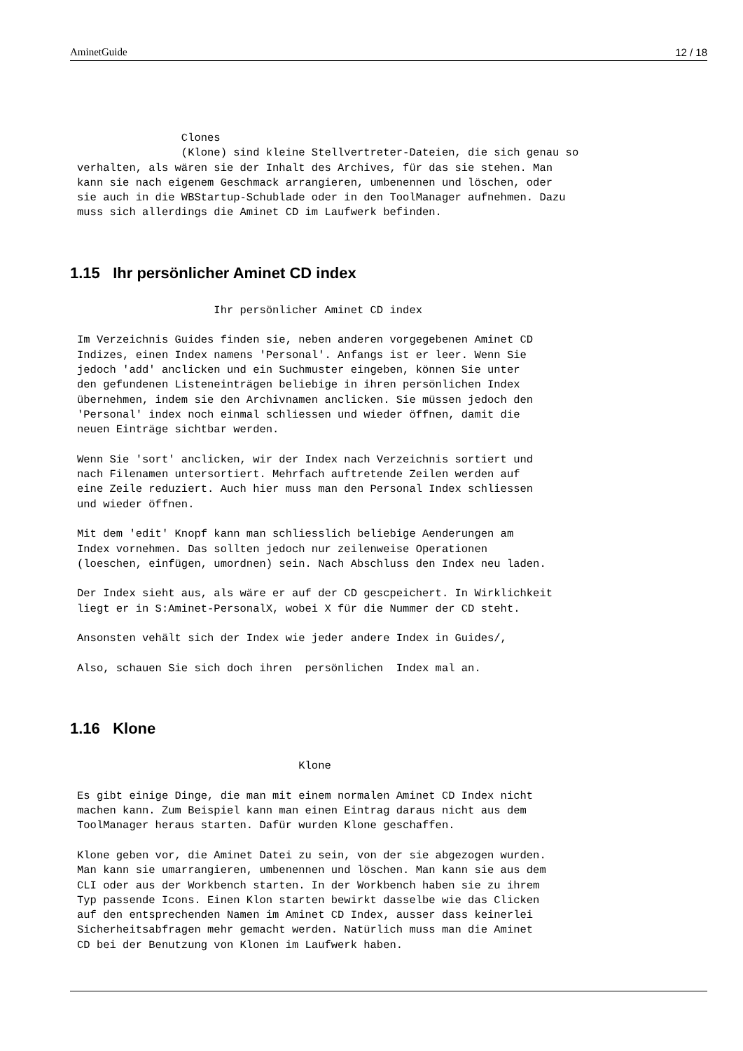AminetGuide 12 / 18
                Clones
                (Klone) sind kleine Stellvertreter-Dateien, die sich genau so
verhalten, als wären sie der Inhalt des Archives, für das sie stehen. Man
kann sie nach eigenem Geschmack arrangieren, umbenennen und löschen, oder
sie auch in die WBStartup-Schublade oder in den ToolManager aufnehmen. Dazu
muss sich allerdings die Aminet CD im Laufwerk befinden.
1.15 Ihr persönlicher Aminet CD index
                     Ihr persönlicher Aminet CD index

Im Verzeichnis Guides finden sie, neben anderen vorgegebenen Aminet CD
Indizes, einen Index namens 'Personal'. Anfangs ist er leer. Wenn Sie
jedoch 'add' anclicken und ein Suchmuster eingeben, können Sie unter
den gefundenen Listeneinträgen beliebige in ihren persönlichen Index
übernehmen, indem sie den Archivnamen anclicken. Sie müssen jedoch den
'Personal' index noch einmal schliessen und wieder öffnen, damit die
neuen Einträge sichtbar werden.

Wenn Sie 'sort' anclicken, wir der Index nach Verzeichnis sortiert und
nach Filenamen untersortiert. Mehrfach auftretende Zeilen werden auf
eine Zeile reduziert. Auch hier muss man den Personal Index schliessen
und wieder öffnen.

Mit dem 'edit' Knopf kann man schliesslich beliebige Aenderungen am
Index vornehmen. Das sollten jedoch nur zeilenweise Operationen
(loeschen, einfügen, umordnen) sein. Nach Abschluss den Index neu laden.

Der Index sieht aus, als wäre er auf der CD gescpeichert. In Wirklichkeit
liegt er in S:Aminet-PersonalX, wobei X für die Nummer der CD steht.

Ansonsten vehält sich der Index wie jeder andere Index in Guides/,

Also, schauen Sie sich doch ihren  persönlichen  Index mal an.
1.16 Klone
                                  Klone

Es gibt einige Dinge, die man mit einem normalen Aminet CD Index nicht
machen kann. Zum Beispiel kann man einen Eintrag daraus nicht aus dem
ToolManager heraus starten. Dafür wurden Klone geschaffen.

Klone geben vor, die Aminet Datei zu sein, von der sie abgezogen wurden.
Man kann sie umarrangieren, umbenennen und löschen. Man kann sie aus dem
CLI oder aus der Workbench starten. In der Workbench haben sie zu ihrem
Typ passende Icons. Einen Klon starten bewirkt dasselbe wie das Clicken
auf den entsprechenden Namen im Aminet CD Index, ausser dass keinerlei
Sicherheitsabfragen mehr gemacht werden. Natürlich muss man die Aminet
CD bei der Benutzung von Klonen im Laufwerk haben.